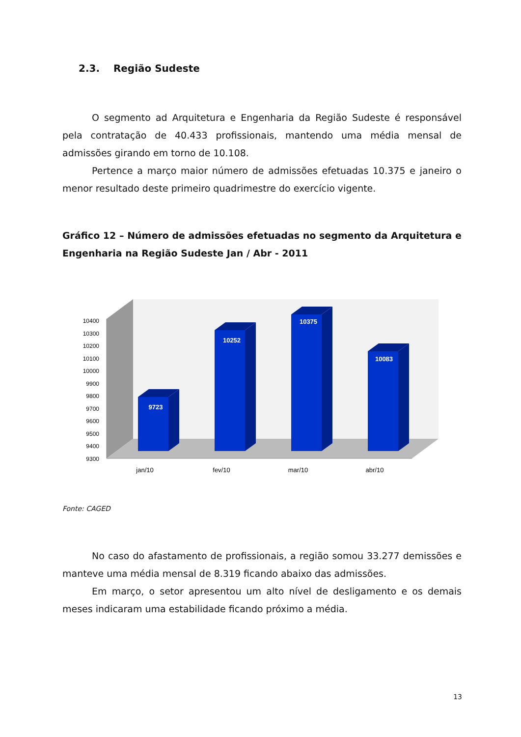2.3. Região Sudeste
O segmento ad Arquitetura e Engenharia da Região Sudeste é responsável pela contratação de 40.433 profissionais, mantendo uma média mensal de admissões girando em torno de 10.108.
Pertence a março maior número de admissões efetuadas 10.375 e janeiro o menor resultado deste primeiro quadrimestre do exercício vigente.
Gráfico 12 – Número de admissões efetuadas no segmento da Arquitetura e Engenharia na Região Sudeste Jan / Abr - 2011
9300
9400
9500
9600
9700
9800
9900
10000
10100
10200
10300
10400
9723
10252
10375
10083
jan/10
fev/10
mar/10
abr/10
Fonte: CAGED
No caso do afastamento de profissionais, a região somou 33.277 demissões e manteve uma média mensal de 8.319 ficando abaixo das admissões.
Em março, o setor apresentou um alto nível de desligamento e os demais meses indicaram uma estabilidade ficando próximo a média.
13